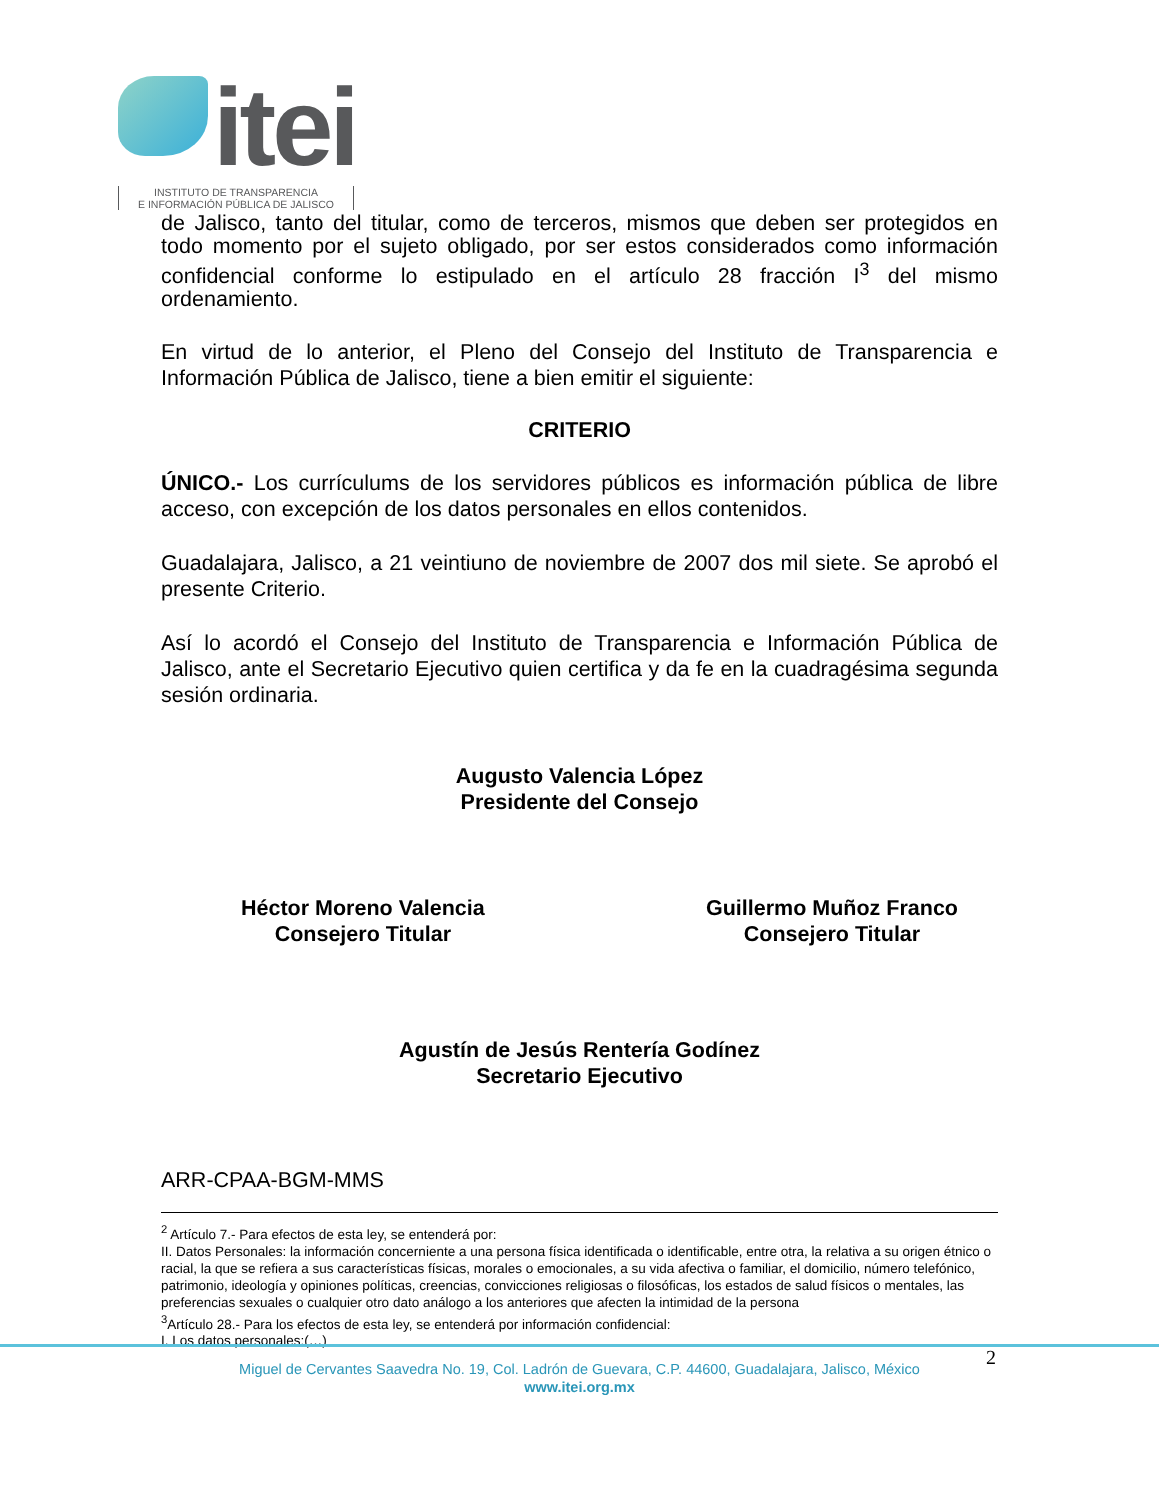itei
INSTITUTO DE TRANSPARENCIA
E INFORMACIÓN PÚBLICA DE JALISCO
de Jalisco, tanto del titular, como de terceros, mismos que deben ser protegidos en todo momento por el sujeto obligado, por ser estos considerados como información confidencial conforme lo estipulado en el artículo 28 fracción I<sup>3</sup> del mismo ordenamiento.
En virtud de lo anterior, el Pleno del Consejo del Instituto de Transparencia e Información Pública de Jalisco, tiene a bien emitir el siguiente:
CRITERIO
ÚNICO.- Los currículums de los servidores públicos es información pública de libre acceso, con excepción de los datos personales en ellos contenidos.
Guadalajara, Jalisco, a 21 veintiuno de noviembre de 2007 dos mil siete. Se aprobó el presente Criterio.
Así lo acordó el Consejo del Instituto de Transparencia e Información Pública de Jalisco, ante el Secretario Ejecutivo quien certifica y da fe en la cuadragésima segunda sesión ordinaria.
Augusto Valencia López
Presidente del Consejo
Héctor Moreno Valencia
Consejero Titular
Guillermo Muñoz Franco
Consejero Titular
Agustín de Jesús Rentería Godínez
Secretario Ejecutivo
ARR-CPAA-BGM-MMS
<sup>2</sup> Artículo 7.- Para efectos de esta ley, se entenderá por:
II. Datos Personales: la información concerniente a una persona física identificada o identificable, entre otra, la relativa a su origen étnico o racial, la que se refiera a sus características físicas, morales o emocionales, a su vida afectiva o familiar, el domicilio, número telefónico, patrimonio, ideología y opiniones políticas, creencias, convicciones religiosas o filosóficas, los estados de salud físicos o mentales, las preferencias sexuales o cualquier otro dato análogo a los anteriores que afecten la intimidad de la persona
<sup>3</sup> Artículo 28.- Para los efectos de esta ley, se entenderá por información confidencial:
I. Los datos personales;(…)
2
Miguel de Cervantes Saavedra No. 19, Col. Ladrón de Guevara, C.P. 44600, Guadalajara, Jalisco, México
www.itei.org.mx